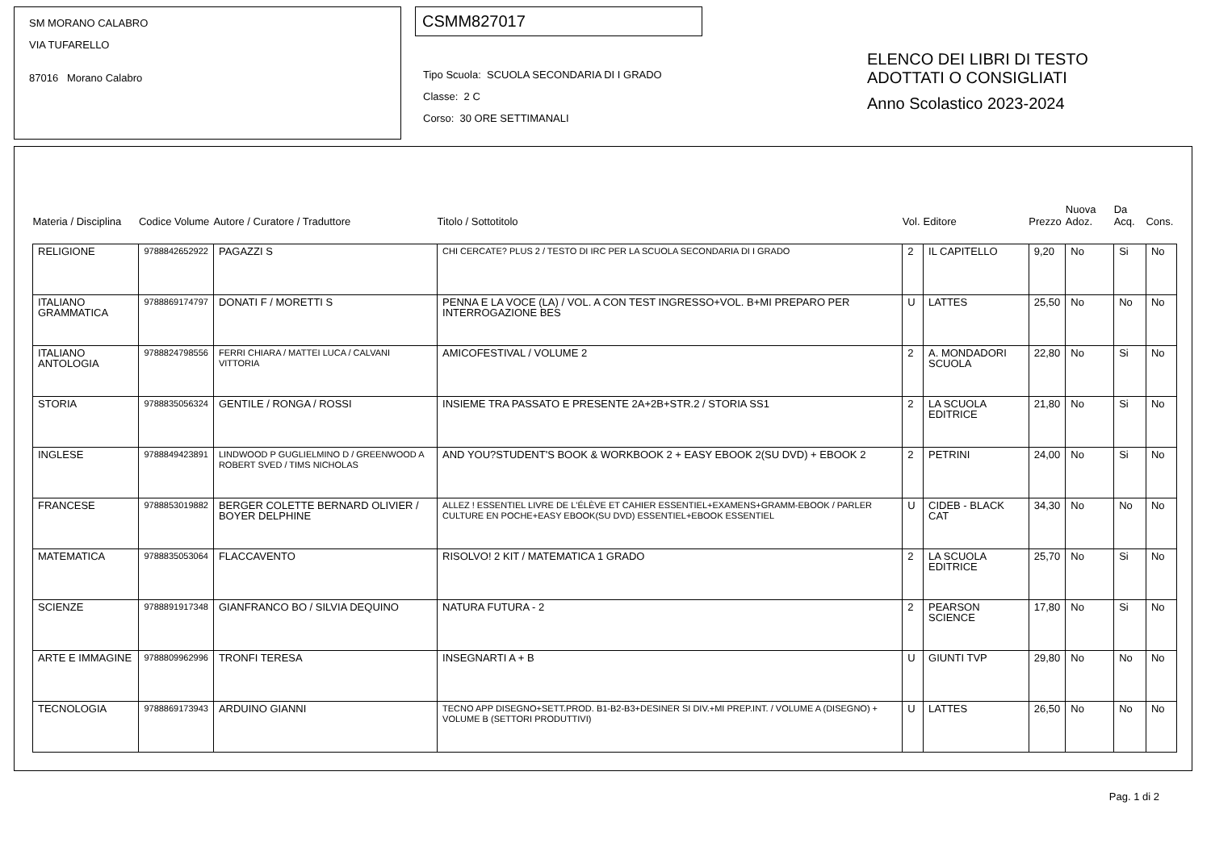SM MORANO CALABRO
VIA TUFARELLO
87016 Morano Calabro
CSMM827017
Tipo Scuola: SCUOLA SECONDARIA DI I GRADO
Classe: 2 C
Corso: 30 ORE SETTIMANALI
ELENCO DEI LIBRI DI TESTO
ADOTTATI O CONSIGLIATI
Anno Scolastico 2023-2024
| Materia / Disciplina | Codice Volume | Autore / Curatore / Traduttore | Titolo / Sottotitolo | Vol. | Editore | Prezzo | Nuova Adoz. | Da Acq. | Cons. |
| --- | --- | --- | --- | --- | --- | --- | --- | --- | --- |
| RELIGIONE | 9788842652922 | PAGAZZI S | CHI CERCATE? PLUS 2 / TESTO DI IRC PER LA SCUOLA SECONDARIA DI I GRADO | 2 | IL CAPITELLO | 9,20 | No | Si | No |
| ITALIANO GRAMMATICA | 9788869174797 | DONATI F / MORETTI S | PENNA E LA VOCE (LA) / VOL. A CON TEST INGRESSO+VOL. B+MI PREPARO PER INTERROGAZIONE BES | U | LATTES | 25,50 | No | No | No |
| ITALIANO ANTOLOGIA | 9788824798556 | FERRI CHIARA / MATTEI LUCA / CALVANI VITTORIA | AMICOFESTIVAL / VOLUME 2 | 2 | A. MONDADORI SCUOLA | 22,80 | No | Si | No |
| STORIA | 9788835056324 | GENTILE / RONGA / ROSSI | INSIEME TRA PASSATO E PRESENTE 2A+2B+STR.2 / STORIA SS1 | 2 | LA SCUOLA EDITRICE | 21,80 | No | Si | No |
| INGLESE | 9788849423891 | LINDWOOD P GUGLIELMINO D / GREENWOOD A ROBERT SVED / TIMS NICHOLAS | AND YOU?STUDENT'S BOOK & WORKBOOK 2 + EASY EBOOK 2(SU DVD) + EBOOK 2 | 2 | PETRINI | 24,00 | No | Si | No |
| FRANCESE | 9788853019882 | BERGER COLETTE BERNARD OLIVIER / BOYER DELPHINE | ALLEZ ! ESSENTIEL LIVRE DE L'ÉLÈVE ET CAHIER ESSENTIEL+EXAMENS+GRAMM-EBOOK / PARLER CULTURE EN POCHE+EASY EBOOK(SU DVD) ESSENTIEL+EBOOK ESSENTIEL | U | CIDEB - BLACK CAT | 34,30 | No | No | No |
| MATEMATICA | 9788835053064 | FLACCAVENTO | RISOLVO! 2 KIT / MATEMATICA 1 GRADO | 2 | LA SCUOLA EDITRICE | 25,70 | No | Si | No |
| SCIENZE | 9788891917348 | GIANFRANCO BO / SILVIA DEQUINO | NATURA FUTURA - 2 | 2 | PEARSON SCIENCE | 17,80 | No | Si | No |
| ARTE E IMMAGINE | 9788809962996 | TRONFI TERESA | INSEGNARTI A + B | U | GIUNTI TVP | 29,80 | No | No | No |
| TECNOLOGIA | 9788869173943 | ARDUINO GIANNI | TECNO APP DISEGNO+SETT.PROD. B1-B2-B3+DESINER SI DIV.+MI PREP.INT. / VOLUME A (DISEGNO) + VOLUME B (SETTORI PRODUTTIVI) | U | LATTES | 26,50 | No | No | No |
Pag. 1 di 2